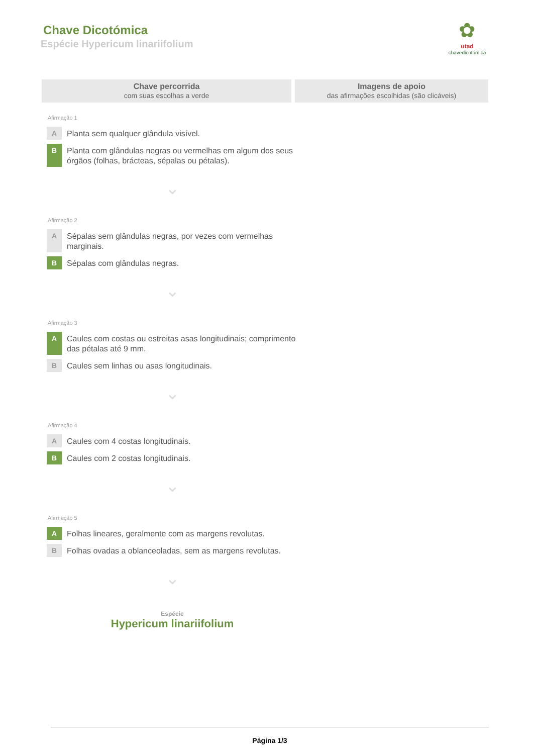Chave Dicotómica
Espécie Hypericum linariifolium
✿
utad
chavedicotómica
Chave percorrida
com suas escolhas a verde
Imagens de apoio
das afirmações escolhidas (são clicáveis)
Afirmação 1
A
Planta sem qualquer glândula visível.
B
Planta com glândulas negras ou vermelhas em algum dos seus órgãos (folhas, brácteas, sépalas ou pétalas).
⌄
Afirmação 2
A
Sépalas sem glândulas negras, por vezes com vermelhas marginais.
B
Sépalas com glândulas negras.
⌄
Afirmação 3
A
Caules com costas ou estreitas asas longitudinais; comprimento das pétalas até 9 mm.
B
Caules sem linhas ou asas longitudinais.
⌄
Afirmação 4
A
Caules com 4 costas longitudinais.
B
Caules com 2 costas longitudinais.
⌄
Afirmação 5
A
Folhas lineares, geralmente com as margens revolutas.
B
Folhas ovadas a oblanceoladas, sem as margens revolutas.
⌄
Espécie
Hypericum linariifolium
Página 1/3